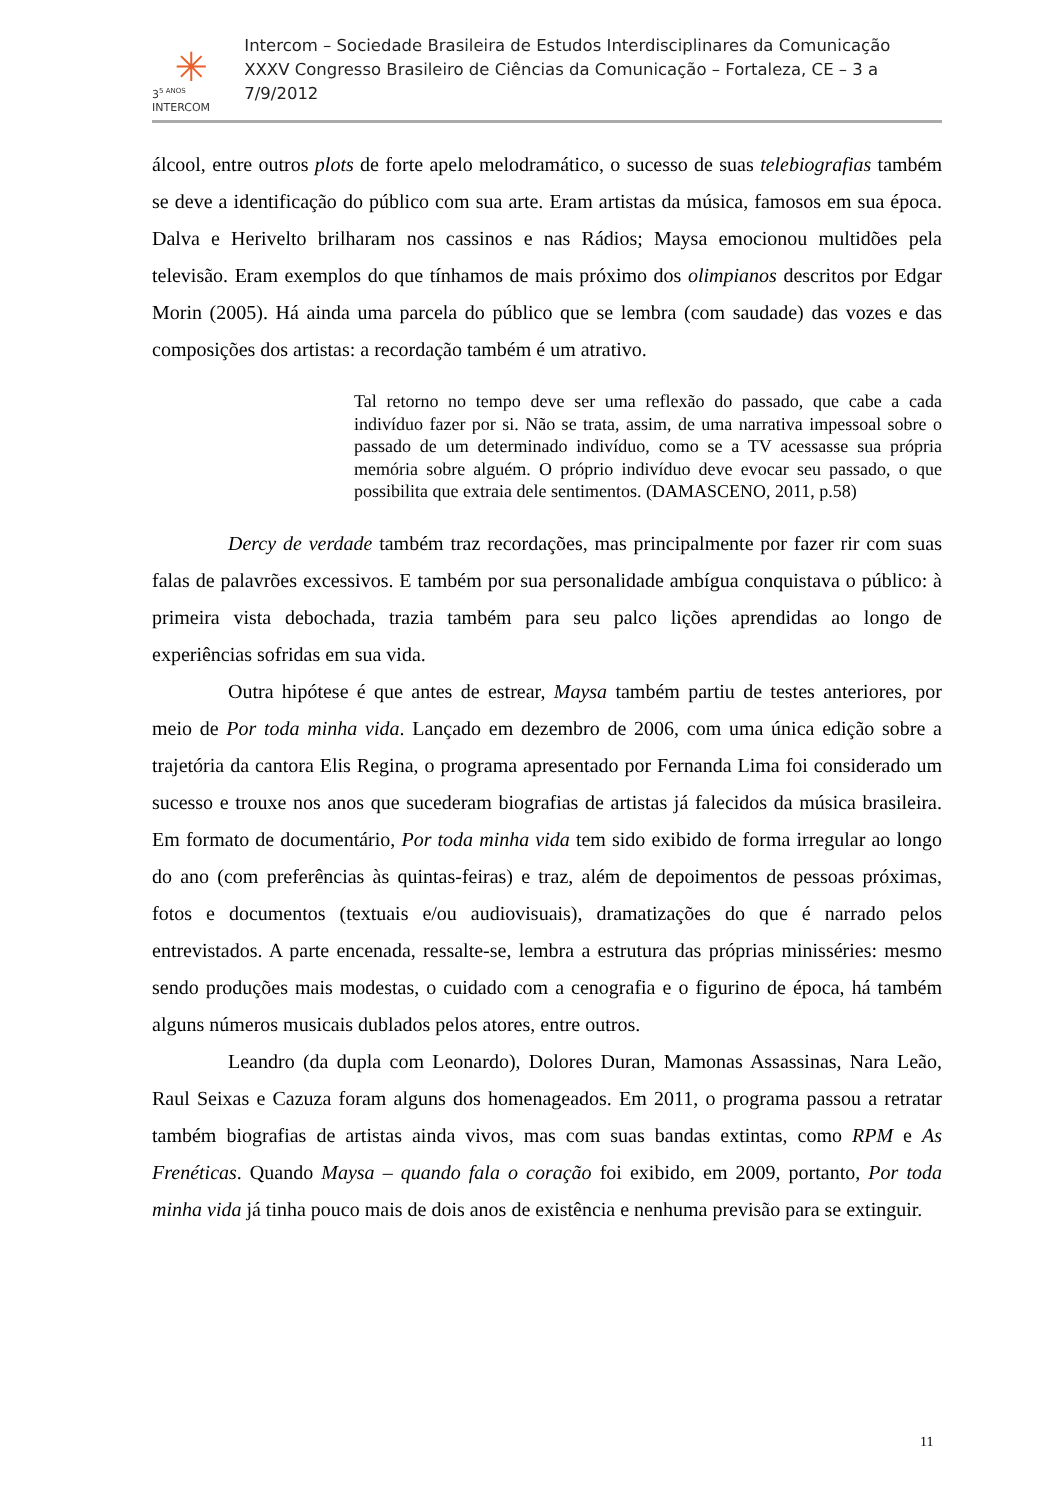✳
3<sup>5 ANOS</sup>
INTERCOM
Intercom – Sociedade Brasileira de Estudos Interdisciplinares da Comunicação
XXXV Congresso Brasileiro de Ciências da Comunicação – Fortaleza, CE – 3 a 7/9/2012
álcool, entre outros plots de forte apelo melodramático, o sucesso de suas telebiografias também se deve a identificação do público com sua arte. Eram artistas da música, famosos em sua época. Dalva e Herivelto brilharam nos cassinos e nas Rádios; Maysa emocionou multidões pela televisão. Eram exemplos do que tínhamos de mais próximo dos olimpianos descritos por Edgar Morin (2005). Há ainda uma parcela do público que se lembra (com saudade) das vozes e das composições dos artistas: a recordação também é um atrativo.
Tal retorno no tempo deve ser uma reflexão do passado, que cabe a cada indivíduo fazer por si. Não se trata, assim, de uma narrativa impessoal sobre o passado de um determinado indivíduo, como se a TV acessasse sua própria memória sobre alguém. O próprio indivíduo deve evocar seu passado, o que possibilita que extraia dele sentimentos. (DAMASCENO, 2011, p.58)
Dercy de verdade também traz recordações, mas principalmente por fazer rir com suas falas de palavrões excessivos. E também por sua personalidade ambígua conquistava o público: à primeira vista debochada, trazia também para seu palco lições aprendidas ao longo de experiências sofridas em sua vida.
Outra hipótese é que antes de estrear, Maysa também partiu de testes anteriores, por meio de Por toda minha vida. Lançado em dezembro de 2006, com uma única edição sobre a trajetória da cantora Elis Regina, o programa apresentado por Fernanda Lima foi considerado um sucesso e trouxe nos anos que sucederam biografias de artistas já falecidos da música brasileira. Em formato de documentário, Por toda minha vida tem sido exibido de forma irregular ao longo do ano (com preferências às quintas-feiras) e traz, além de depoimentos de pessoas próximas, fotos e documentos (textuais e/ou audiovisuais), dramatizações do que é narrado pelos entrevistados. A parte encenada, ressalte-se, lembra a estrutura das próprias minisséries: mesmo sendo produções mais modestas, o cuidado com a cenografia e o figurino de época, há também alguns números musicais dublados pelos atores, entre outros.
Leandro (da dupla com Leonardo), Dolores Duran, Mamonas Assassinas, Nara Leão, Raul Seixas e Cazuza foram alguns dos homenageados. Em 2011, o programa passou a retratar também biografias de artistas ainda vivos, mas com suas bandas extintas, como RPM e As Frenéticas. Quando Maysa – quando fala o coração foi exibido, em 2009, portanto, Por toda minha vida já tinha pouco mais de dois anos de existência e nenhuma previsão para se extinguir.
11